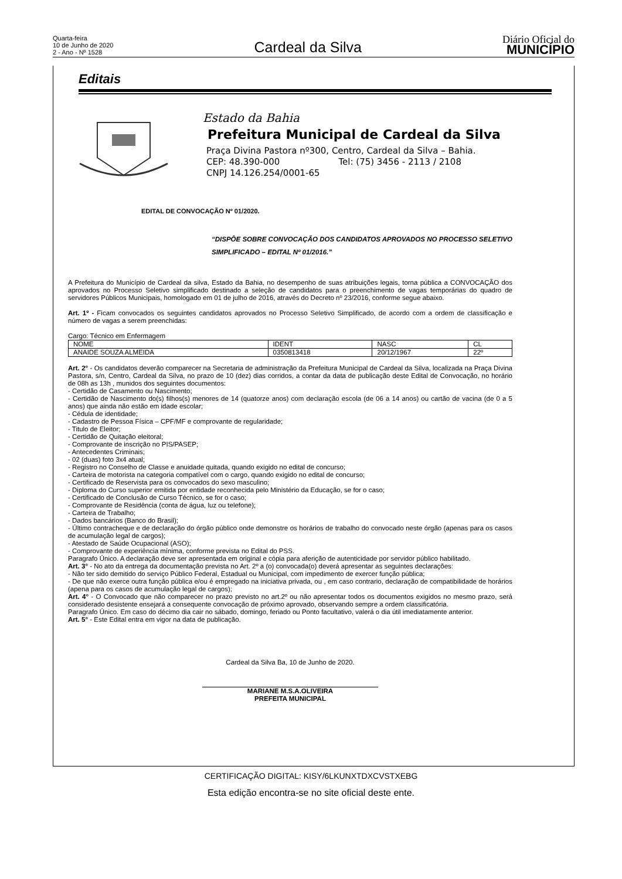Quarta-feira
10 de Junho de 2020
2 - Ano - Nº 1528
Cardeal da Silva
Diário Oficial do
MUNICÍPIO
Editais
Estado da Bahia
Prefeitura Municipal de Cardeal da Silva
Praça Divina Pastora nº300, Centro, Cardeal da Silva – Bahia.
CEP: 48.390-000 Tel: (75) 3456 - 2113 / 2108
CNPJ 14.126.254/0001-65
EDITAL DE CONVOCAÇÃO Nº 01/2020.
“DISPÔE SOBRE CONVOCAÇÃO DOS CANDIDATOS APROVADOS NO PROCESSO SELETIVO SIMPLIFICADO – EDITAL Nº 01/2016.”
A Prefeitura do Município de Cardeal da silva, Estado da Bahia, no desempenho de suas atribuições legais, torna pública a CONVOCAÇÃO dos aprovados no Processo Seletivo simplificado destinado a seleção de candidatos para o preenchimento de vagas temporárias do quadro de servidores Públicos Municipais, homologado em 01 de julho de 2016, através do Decreto nº 23/2016, conforme segue abaixo.
Art. 1º - Ficam convocados os seguintes candidatos aprovados no Processo Seletivo Simplificado, de acordo com a ordem de classificação e número de vagas a serem preenchidas:
Cargo: Técnico em Enfermagem
| NOME | IDENT | NASC | CL |
| ANAIDE SOUZA ALMEIDA | 0350813418 | 20/12/1967 | 22º |
Art. 2° - Os candidatos deverão comparecer na Secretaria de administração da Prefeitura Municipal de Cardeal da Silva, localizada na Praça Divina Pastora, s/n, Centro, Cardeal da Silva, no prazo de 10 (dez) dias corridos, a contar da data de publicação deste Edital de Convocação, no horário de 08h as 13h , munidos dos seguintes documentos:
- Certidão de Casamento ou Nascimento;
- Certidão de Nascimento do(s) filhos(s) menores de 14 (quatorze anos) com declaração escola (de 06 a 14 anos) ou cartão de vacina (de 0 a 5 anos) que ainda não estão em idade escolar;
- Cédula de identidade;
- Cadastro de Pessoa Física – CPF/MF e comprovante de regularidade;
- Titulo de Eleitor;
- Certidão de Quitação eleitoral;
- Comprovante de inscrição no PIS/PASEP;
- Antecedentes Criminais;
- 02 (duas) foto 3x4 atual;
- Registro no Conselho de Classe e anuidade quitada, quando exigido no edital de concurso;
- Carteira de motorista na categoria compatível com o cargo, quando exigido no edital de concurso;
- Certificado de Reservista para os convocados do sexo masculino;
- Diploma do Curso superior emitida por entidade reconhecida pelo Ministério da Educação, se for o caso;
- Certificado de Conclusão de Curso Técnico, se for o caso;
- Comprovante de Residência (conta de água, luz ou telefone);
- Carteira de Trabalho;
- Dados bancários (Banco do Brasil);
- Último contracheque e de declaração do órgão público onde demonstre os horários de trabalho do convocado neste órgão (apenas para os casos de acumulação legal de cargos);
- Atestado de Saúde Ocupacional (ASO);
- Comprovante de experiência mínima, conforme prevista no Edital do PSS.
Paragrafo Único. A declaração deve ser apresentada em original e cópia para aferição de autenticidade por servidor público habilitado.
Art. 3° - No ato da entrega da documentação prevista no Art. 2º a (o) convocada(o) deverá apresentar as seguintes declarações:
- Não ter sido demitido do serviço Público Federal, Estadual ou Municipal, com impedimento de exercer função pública;
- De que não exerce outra função pública e/ou é empregado na iniciativa privada, ou , em caso contrario, declaração de compatibilidade de horários (apena para os casos de acumulação legal de cargos);
Art. 4° - O Convocado que não comparecer no prazo previsto no art.2º ou não apresentar todos os documentos exigidos no mesmo prazo, será considerado desistente ensejará a consequente convocação de próximo aprovado, observando sempre a ordem classificatória.
Paragrafo Único. Em caso do décimo dia cair no sábado, domingo, feriado ou Ponto facultativo, valerá o dia útil imediatamente anterior.
Art. 5° - Este Edital entra em vigor na data de publicação.
Cardeal da Silva Ba, 10 de Junho de 2020.
MARIANE M.S.A.OLIVEIRA
PREFEITA MUNICIPAL
CERTIFICAÇÃO DIGITAL: KISY/6LKUNXTDXCVSTXEBG
Esta edição encontra-se no site oficial deste ente.